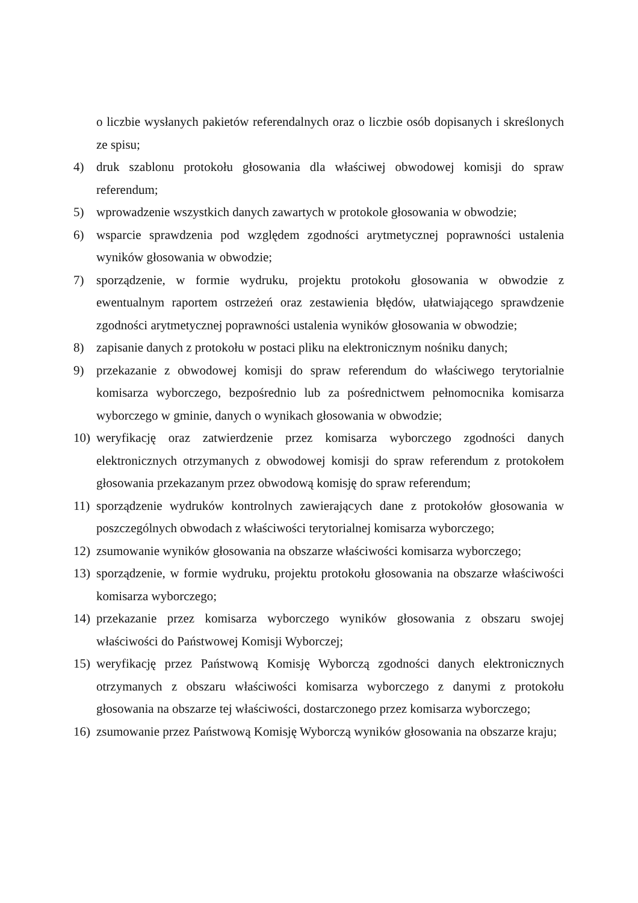o liczbie wysłanych pakietów referendalnych oraz o liczbie osób dopisanych i skreślonych ze spisu;
4) druk szablonu protokołu głosowania dla właściwej obwodowej komisji do spraw referendum;
5) wprowadzenie wszystkich danych zawartych w protokole głosowania w obwodzie;
6) wsparcie sprawdzenia pod względem zgodności arytmetycznej poprawności ustalenia wyników głosowania w obwodzie;
7) sporządzenie, w formie wydruku, projektu protokołu głosowania w obwodzie z ewentualnym raportem ostrzeżeń oraz zestawienia błędów, ułatwiającego sprawdzenie zgodności arytmetycznej poprawności ustalenia wyników głosowania w obwodzie;
8) zapisanie danych z protokołu w postaci pliku na elektronicznym nośniku danych;
9) przekazanie z obwodowej komisji do spraw referendum do właściwego terytorialnie komisarza wyborczego, bezpośrednio lub za pośrednictwem pełnomocnika komisarza wyborczego w gminie, danych o wynikach głosowania w obwodzie;
10) weryfikację oraz zatwierdzenie przez komisarza wyborczego zgodności danych elektronicznych otrzymanych z obwodowej komisji do spraw referendum z protokołem głosowania przekazanym przez obwodową komisję do spraw referendum;
11) sporządzenie wydruków kontrolnych zawierających dane z protokołów głosowania w poszczególnych obwodach z właściwości terytorialnej komisarza wyborczego;
12) zsumowanie wyników głosowania na obszarze właściwości komisarza wyborczego;
13) sporządzenie, w formie wydruku, projektu protokołu głosowania na obszarze właściwości komisarza wyborczego;
14) przekazanie przez komisarza wyborczego wyników głosowania z obszaru swojej właściwości do Państwowej Komisji Wyborczej;
15) weryfikację przez Państwową Komisję Wyborczą zgodności danych elektronicznych otrzymanych z obszaru właściwości komisarza wyborczego z danymi z protokołu głosowania na obszarze tej właściwości, dostarczonego przez komisarza wyborczego;
16) zsumowanie przez Państwową Komisję Wyborczą wyników głosowania na obszarze kraju;